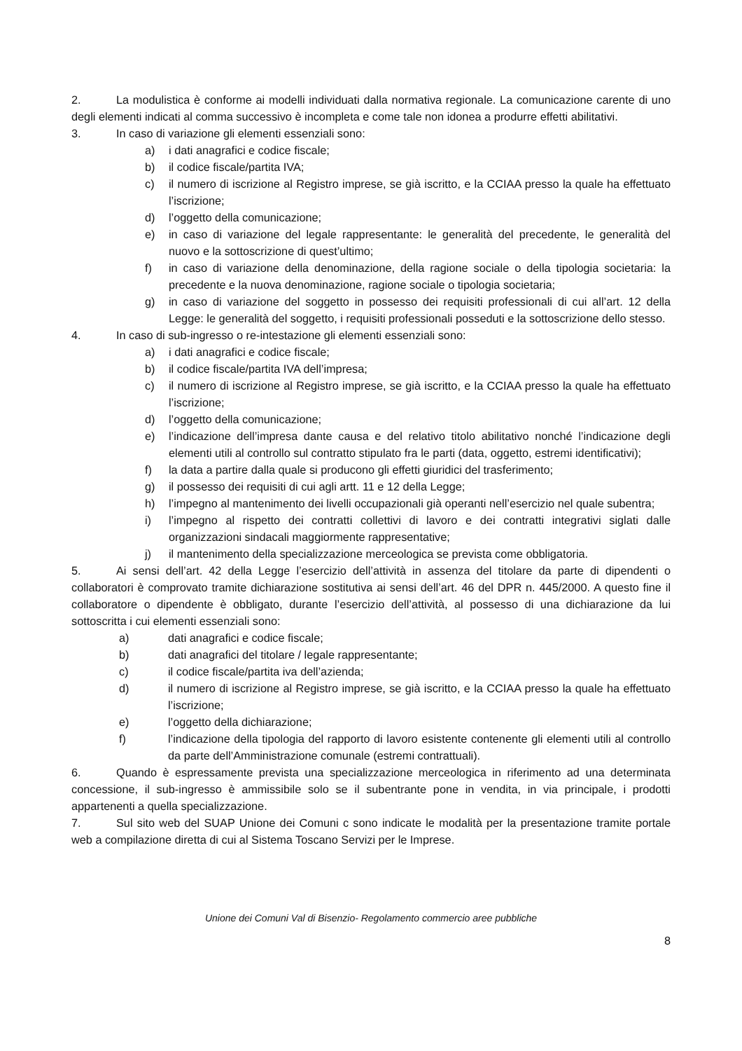2. La modulistica è conforme ai modelli individuati dalla normativa regionale. La comunicazione carente di uno degli elementi indicati al comma successivo è incompleta e come tale non idonea a produrre effetti abilitativi.
3. In caso di variazione gli elementi essenziali sono:
a) i dati anagrafici e codice fiscale;
b) il codice fiscale/partita IVA;
c) il numero di iscrizione al Registro imprese, se già iscritto, e la CCIAA presso la quale ha effettuato l’iscrizione;
d) l’oggetto della comunicazione;
e) in caso di variazione del legale rappresentante: le generalità del precedente, le generalità del nuovo e la sottoscrizione di quest’ultimo;
f) in caso di variazione della denominazione, della ragione sociale o della tipologia societaria: la precedente e la nuova denominazione, ragione sociale o tipologia societaria;
g) in caso di variazione del soggetto in possesso dei requisiti professionali di cui all’art. 12 della Legge: le generalità del soggetto, i requisiti professionali posseduti e la sottoscrizione dello stesso.
4. In caso di sub-ingresso o re-intestazione gli elementi essenziali sono:
a) i dati anagrafici e codice fiscale;
b) il codice fiscale/partita IVA dell’impresa;
c) il numero di iscrizione al Registro imprese, se già iscritto, e la CCIAA presso la quale ha effettuato l’iscrizione;
d) l’oggetto della comunicazione;
e) l’indicazione dell’impresa dante causa e del relativo titolo abilitativo nonché l’indicazione degli elementi utili al controllo sul contratto stipulato fra le parti (data, oggetto, estremi identificativi);
f) la data a partire dalla quale si producono gli effetti giuridici del trasferimento;
g) il possesso dei requisiti di cui agli artt. 11 e 12 della Legge;
h) l’impegno al mantenimento dei livelli occupazionali già operanti nell’esercizio nel quale subentra;
i) l’impegno al rispetto dei contratti collettivi di lavoro e dei contratti integrativi siglati dalle organizzazioni sindacali maggiormente rappresentative;
j) il mantenimento della specializzazione merceologica se prevista come obbligatoria.
5. Ai sensi dell’art. 42 della Legge l’esercizio dell’attività in assenza del titolare da parte di dipendenti o collaboratori è comprovato tramite dichiarazione sostitutiva ai sensi dell’art. 46 del DPR n. 445/2000. A questo fine il collaboratore o dipendente è obbligato, durante l’esercizio dell’attività, al possesso di una dichiarazione da lui sottoscritta i cui elementi essenziali sono:
a) dati anagrafici e codice fiscale;
b) dati anagrafici del titolare / legale rappresentante;
c) il codice fiscale/partita iva dell’azienda;
d) il numero di iscrizione al Registro imprese, se già iscritto, e la CCIAA presso la quale ha effettuato l’iscrizione;
e) l’oggetto della dichiarazione;
f) l’indicazione della tipologia del rapporto di lavoro esistente contenente gli elementi utili al controllo da parte dell’Amministrazione comunale (estremi contrattuali).
6. Quando è espressamente prevista una specializzazione merceologica in riferimento ad una determinata concessione, il sub-ingresso è ammissibile solo se il subentrante pone in vendita, in via principale, i prodotti appartenenti a quella specializzazione.
7. Sul sito web del SUAP Unione dei Comuni c sono indicate le modalità per la presentazione tramite portale web a compilazione diretta di cui al Sistema Toscano Servizi per le Imprese.
Unione dei Comuni Val di Bisenzio- Regolamento commercio aree pubbliche
8